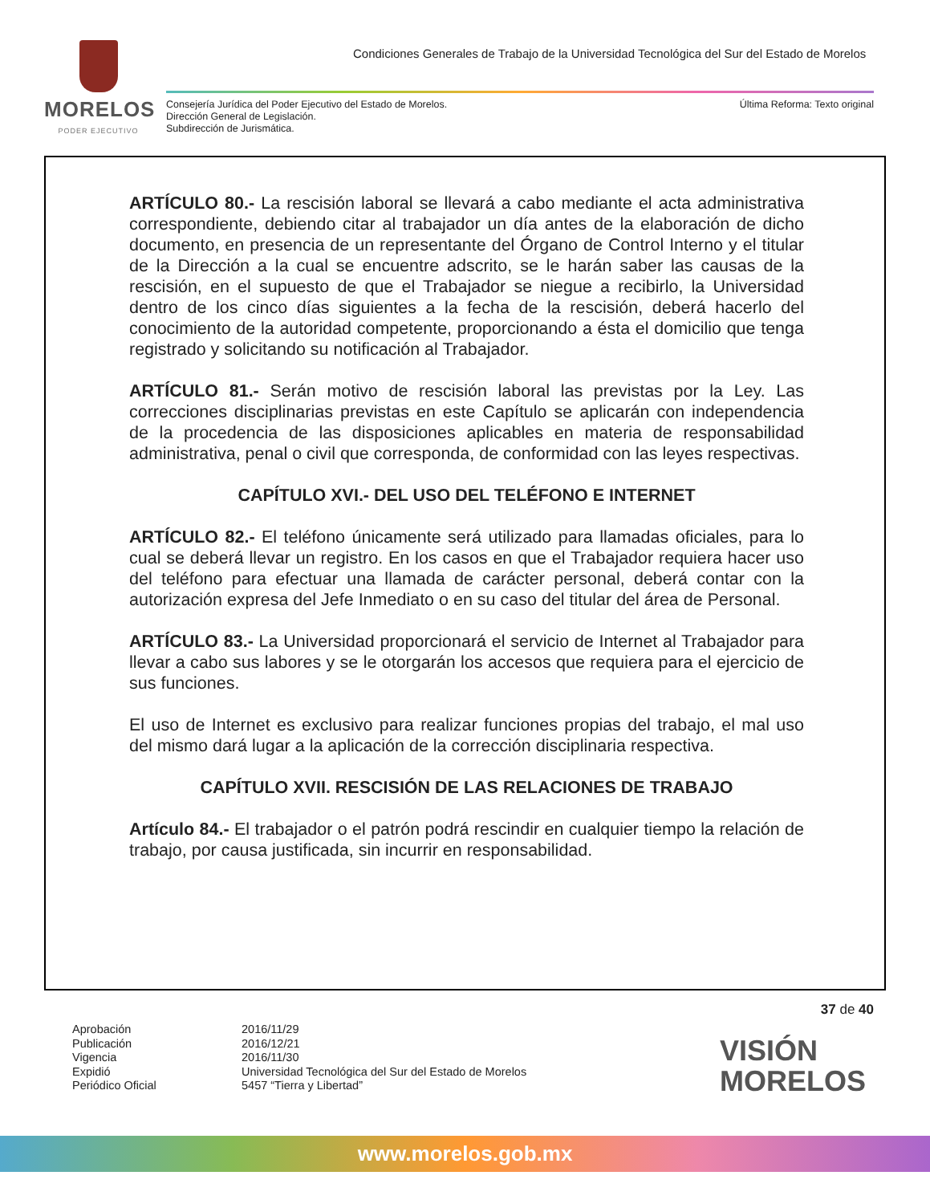MORELOS
PODER EJECUTIVO
Condiciones Generales de Trabajo de la Universidad Tecnológica del Sur del Estado de Morelos
Consejería Jurídica del Poder Ejecutivo del Estado de Morelos.
Dirección General de Legislación.
Subdirección de Jurismática.
Última Reforma: Texto original
ARTÍCULO 80.- La rescisión laboral se llevará a cabo mediante el acta administrativa correspondiente, debiendo citar al trabajador un día antes de la elaboración de dicho documento, en presencia de un representante del Órgano de Control Interno y el titular de la Dirección a la cual se encuentre adscrito, se le harán saber las causas de la rescisión, en el supuesto de que el Trabajador se niegue a recibirlo, la Universidad dentro de los cinco días siguientes a la fecha de la rescisión, deberá hacerlo del conocimiento de la autoridad competente, proporcionando a ésta el domicilio que tenga registrado y solicitando su notificación al Trabajador.
ARTÍCULO 81.- Serán motivo de rescisión laboral las previstas por la Ley. Las correcciones disciplinarias previstas en este Capítulo se aplicarán con independencia de la procedencia de las disposiciones aplicables en materia de responsabilidad administrativa, penal o civil que corresponda, de conformidad con las leyes respectivas.
CAPÍTULO XVI.- DEL USO DEL TELÉFONO E INTERNET
ARTÍCULO 82.- El teléfono únicamente será utilizado para llamadas oficiales, para lo cual se deberá llevar un registro. En los casos en que el Trabajador requiera hacer uso del teléfono para efectuar una llamada de carácter personal, deberá contar con la autorización expresa del Jefe Inmediato o en su caso del titular del área de Personal.
ARTÍCULO 83.- La Universidad proporcionará el servicio de Internet al Trabajador para llevar a cabo sus labores y se le otorgarán los accesos que requiera para el ejercicio de sus funciones.
El uso de Internet es exclusivo para realizar funciones propias del trabajo, el mal uso del mismo dará lugar a la aplicación de la corrección disciplinaria respectiva.
CAPÍTULO XVII. RESCISIÓN DE LAS RELACIONES DE TRABAJO
Artículo 84.- El trabajador o el patrón podrá rescindir en cualquier tiempo la relación de trabajo, por causa justificada, sin incurrir en responsabilidad.
37 de 40
Aprobación
Publicación
Vigencia
Expidió
Periódico Oficial
2016/11/29
2016/12/21
2016/11/30
Universidad Tecnológica del Sur del Estado de Morelos
5457 “Tierra y Libertad”
VISIÓN
MORELOS
www.morelos.gob.mx